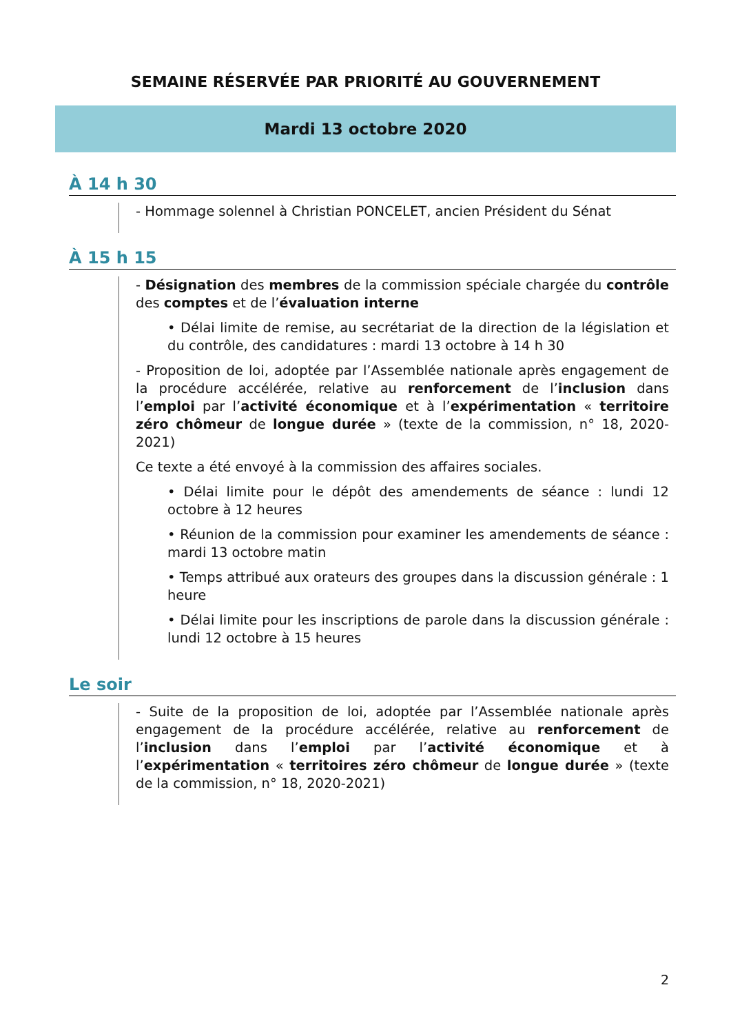SEMAINE RÉSERVÉE PAR PRIORITÉ AU GOUVERNEMENT
Mardi 13 octobre 2020
À 14 h 30
- Hommage solennel à Christian PONCELET, ancien Président du Sénat
À 15 h 15
- Désignation des membres de la commission spéciale chargée du contrôle des comptes et de l’évaluation interne
• Délai limite de remise, au secrétariat de la direction de la législation et du contrôle, des candidatures : mardi 13 octobre à 14 h 30
- Proposition de loi, adoptée par l’Assemblée nationale après engagement de la procédure accélérée, relative au renforcement de l’inclusion dans l’emploi par l’activité économique et à l’expérimentation « territoire zéro chômeur de longue durée » (texte de la commission, n° 18, 2020-2021)
Ce texte a été envoyé à la commission des affaires sociales.
• Délai limite pour le dépôt des amendements de séance : lundi 12 octobre à 12 heures
• Réunion de la commission pour examiner les amendements de séance : mardi 13 octobre matin
• Temps attribué aux orateurs des groupes dans la discussion générale : 1 heure
• Délai limite pour les inscriptions de parole dans la discussion générale : lundi 12 octobre à 15 heures
Le soir
- Suite de la proposition de loi, adoptée par l’Assemblée nationale après engagement de la procédure accélérée, relative au renforcement de l’inclusion dans l’emploi par l’activité économique et à l’expérimentation « territoires zéro chômeur de longue durée » (texte de la commission, n° 18, 2020-2021)
2